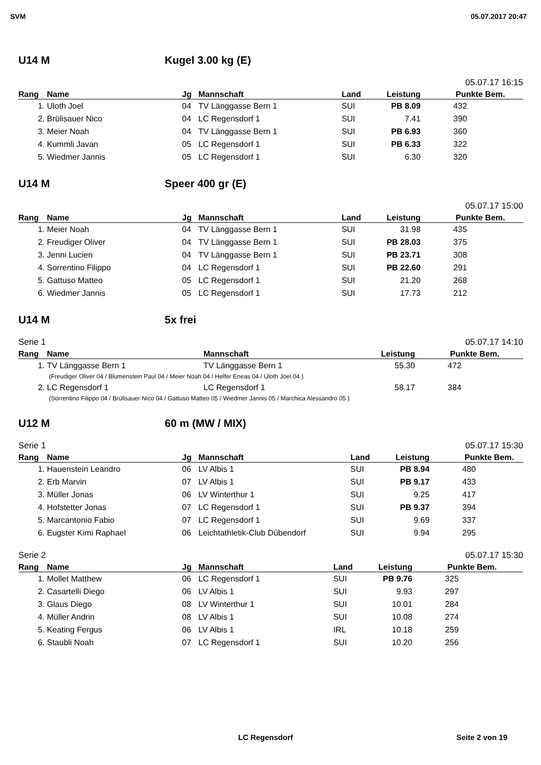SVM 05.07.2017 20:47
U14 M Kugel 3.00 kg (E)
05.07.17 16:15
| Rang | Name | Jg | Mannschaft | Land | Leistung | Punkte | Bem. |
| --- | --- | --- | --- | --- | --- | --- | --- |
| 1. | Uloth Joel | 04 | TV Länggasse Bern 1 | SUI | PB 8.09 | 432 | |
| 2. | Brülisauer Nico | 04 | LC Regensdorf 1 | SUI | 7.41 | 390 | |
| 3. | Meier Noah | 04 | TV Länggasse Bern 1 | SUI | PB 6.93 | 360 | |
| 4. | Kummli Javan | 05 | LC Regensdorf 1 | SUI | PB 6.33 | 322 | |
| 5. | Wiedmer Jannis | 05 | LC Regensdorf 1 | SUI | 6.30 | 320 | |
U14 M Speer 400 gr (E)
05.07.17 15:00
| Rang | Name | Jg | Mannschaft | Land | Leistung | Punkte | Bem. |
| --- | --- | --- | --- | --- | --- | --- | --- |
| 1. | Meier Noah | 04 | TV Länggasse Bern 1 | SUI | 31.98 | 435 | |
| 2. | Freudiger Oliver | 04 | TV Länggasse Bern 1 | SUI | PB 28.03 | 375 | |
| 3. | Jenni Lucien | 04 | TV Länggasse Bern 1 | SUI | PB 23.71 | 308 | |
| 4. | Sorrentino Filippo | 04 | LC Regensdorf 1 | SUI | PB 22.60 | 291 | |
| 5. | Gattuso Matteo | 05 | LC Regensdorf 1 | SUI | 21.20 | 268 | |
| 6. | Wiedmer Jannis | 05 | LC Regensdorf 1 | SUI | 17.73 | 212 | |
U14 M 5x frei
Serie 1 05.07.17 14:10
| Rang | Name | Mannschaft | Leistung | Punkte | Bem. |
| --- | --- | --- | --- | --- | --- |
| 1. | TV Länggasse Bern 1 | TV Länggasse Bern 1 | 55.30 | 472 | |
| (Freudiger Oliver 04 / Blumenstein Paul 04 / Meier Noah 04 / Helfer Eneas 04 / Uloth Joel 04 ) | | | | | |
| 2. | LC Regensdorf 1 | LC Regensdorf 1 | 58.17 | 384 | |
| (Sorrentino Filippo 04 / Brülisauer Nico 04 / Gattuso Matteo 05 / Wiedmer Jannis 05 / Marchica Alessandro 05 ) | | | | | |
U12 M 60 m (MW / MIX)
Serie 1 05.07.17 15:30
| Rang | Name | Jg | Mannschaft | Land | Leistung | Punkte | Bem. |
| --- | --- | --- | --- | --- | --- | --- | --- |
| 1. | Hauenstein Leandro | 06 | LV Albis 1 | SUI | PB 8.94 | 480 | |
| 2. | Erb Marvin | 07 | LV Albis 1 | SUI | PB 9.17 | 433 | |
| 3. | Müller Jonas | 06 | LV Winterthur 1 | SUI | 9.25 | 417 | |
| 4. | Hofstetter Jonas | 07 | LC Regensdorf 1 | SUI | PB 9.37 | 394 | |
| 5. | Marcantonio Fabio | 07 | LC Regensdorf 1 | SUI | 9.69 | 337 | |
| 6. | Eugster Kimi Raphael | 06 | Leichtathletik-Club Dübendorf | SUI | 9.94 | 295 | |
Serie 2 05.07.17 15:30
| Rang | Name | Jg | Mannschaft | Land | Leistung | Punkte | Bem. |
| --- | --- | --- | --- | --- | --- | --- | --- |
| 1. | Mollet Matthew | 06 | LC Regensdorf 1 | SUI | PB 9.76 | 325 | |
| 2. | Casartelli Diego | 06 | LV Albis 1 | SUI | 9.93 | 297 | |
| 3. | Glaus Diego | 08 | LV Winterthur 1 | SUI | 10.01 | 284 | |
| 4. | Müller Andrin | 08 | LV Albis 1 | SUI | 10.08 | 274 | |
| 5. | Keating Fergus | 06 | LV Albis 1 | IRL | 10.18 | 259 | |
| 6. | Staubli Noah | 07 | LC Regensdorf 1 | SUI | 10.20 | 256 | |
LC Regensdorf Seite 2 von 19